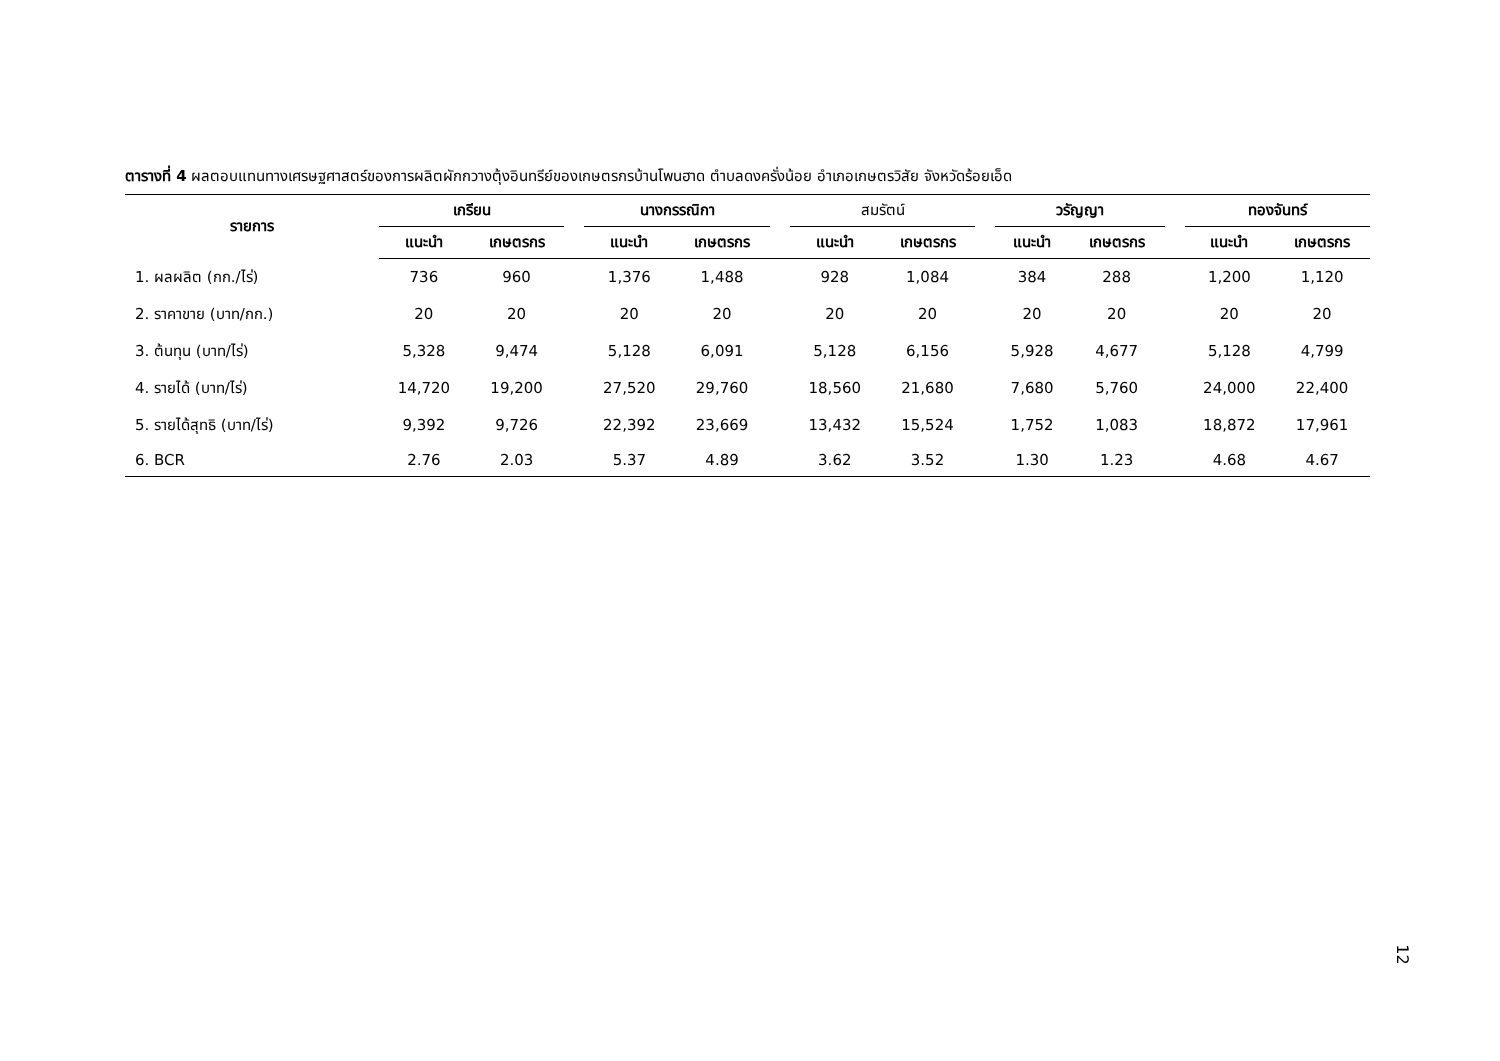ตารางที่ 4 ผลตอบแทนทางเศรษฐศาสตร์ของการผลิตผักกวางตุ้งอินทรีย์ของเกษตรกรบ้านโพนฮาด ตำบลดงครั่งน้อย อำเภอเกษตรวิสัย จังหวัดร้อยเอ็ด
| รายการ | เกรียน | | | นางกรรณิกา | | | สมรัตน์ | | | วรัญญา | | | ทองจันทร์ | |
| --- | --- | --- | --- | --- | --- | --- | --- | --- | --- | --- | --- | --- | --- | --- |
| | แนะนำ | เกษตรกร | | แนะนำ | เกษตรกร | | แนะนำ | เกษตรกร | | แนะนำ | เกษตรกร | | แนะนำ | เกษตรกร |
| 1. ผลผลิต (กก./ไร่) | 736 | 960 | | 1,376 | 1,488 | | 928 | 1,084 | | 384 | 288 | | 1,200 | 1,120 |
| 2. ราคาขาย (บาท/กก.) | 20 | 20 | | 20 | 20 | | 20 | 20 | | 20 | 20 | | 20 | 20 |
| 3. ต้นทุน (บาท/ไร่) | 5,328 | 9,474 | | 5,128 | 6,091 | | 5,128 | 6,156 | | 5,928 | 4,677 | | 5,128 | 4,799 |
| 4. รายได้ (บาท/ไร่) | 14,720 | 19,200 | | 27,520 | 29,760 | | 18,560 | 21,680 | | 7,680 | 5,760 | | 24,000 | 22,400 |
| 5. รายได้สุทธิ (บาท/ไร่) | 9,392 | 9,726 | | 22,392 | 23,669 | | 13,432 | 15,524 | | 1,752 | 1,083 | | 18,872 | 17,961 |
| 6. BCR | 2.76 | 2.03 | | 5.37 | 4.89 | | 3.62 | 3.52 | | 1.30 | 1.23 | | 4.68 | 4.67 |
12